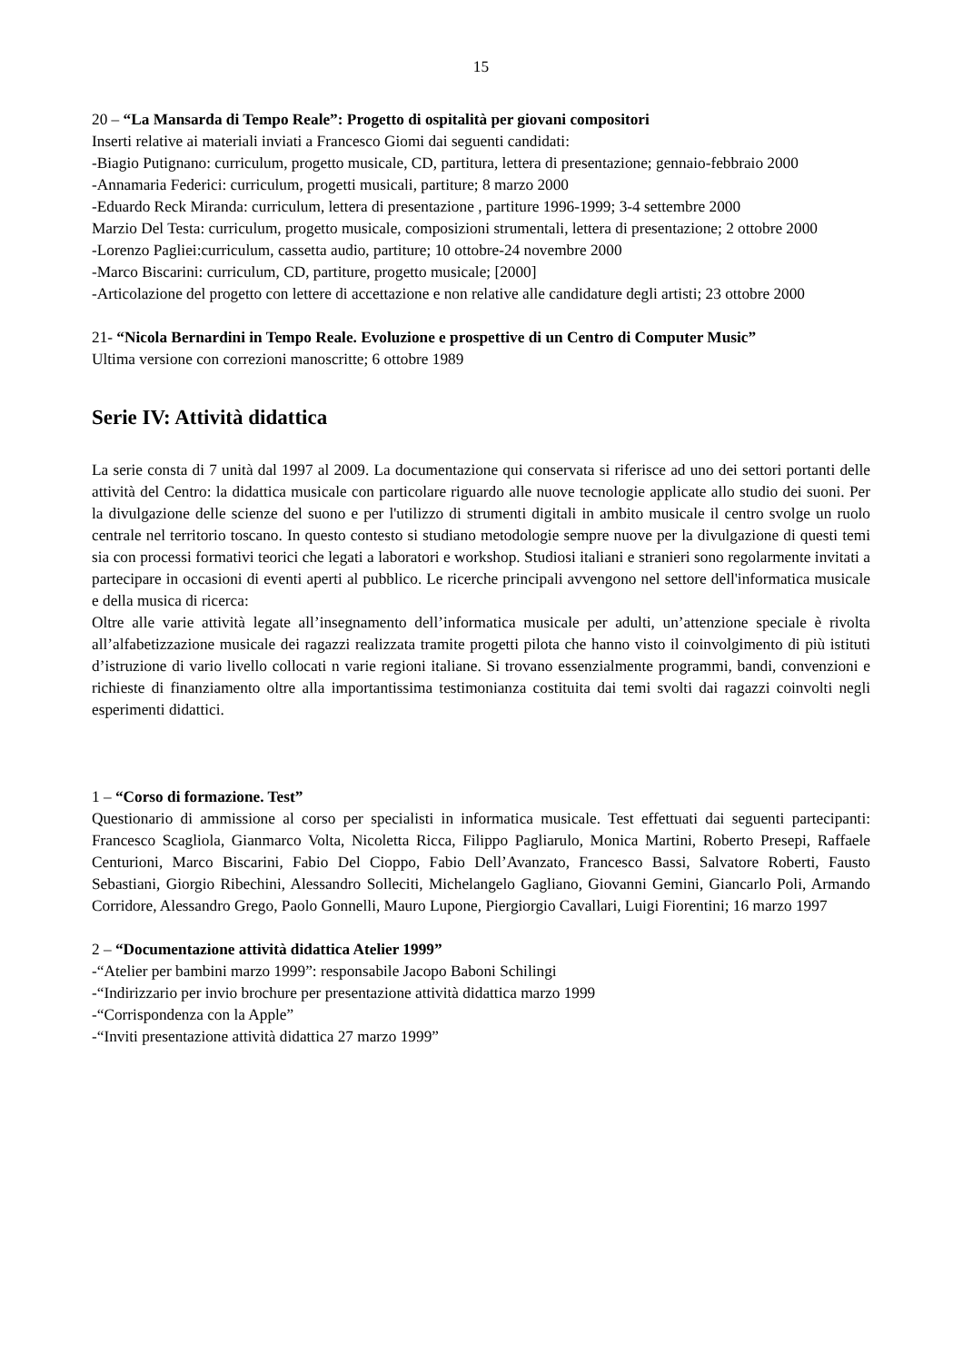15
20 – “La Mansarda di Tempo Reale”: Progetto di ospitalità per giovani compositori
Inserti relative ai materiali inviati a Francesco Giomi dai seguenti candidati:
-Biagio Putignano: curriculum, progetto musicale, CD, partitura, lettera di presentazione; gennaio-febbraio 2000
-Annamaria Federici: curriculum, progetti musicali, partiture; 8 marzo 2000
-Eduardo Reck Miranda: curriculum, lettera di presentazione , partiture 1996-1999; 3-4 settembre 2000
Marzio Del Testa: curriculum, progetto musicale, composizioni strumentali, lettera di presentazione; 2 ottobre 2000
-Lorenzo Pagliei:curriculum, cassetta audio, partiture; 10 ottobre-24 novembre 2000
-Marco Biscarini: curriculum, CD, partiture, progetto musicale; [2000]
-Articolazione del progetto con lettere di accettazione e non relative alle candidature degli artisti; 23 ottobre 2000
21- “Nicola Bernardini in Tempo Reale. Evoluzione e prospettive di un Centro di Computer Music”
Ultima versione con correzioni manoscritte; 6 ottobre 1989
Serie IV: Attività didattica
La serie consta di 7 unità dal 1997 al 2009. La documentazione qui conservata si riferisce ad uno dei settori portanti delle attività del Centro: la didattica musicale con particolare riguardo alle nuove tecnologie applicate allo studio dei suoni. Per la divulgazione delle scienze del suono e per l'utilizzo di strumenti digitali in ambito musicale il centro svolge un ruolo centrale nel territorio toscano. In questo contesto si studiano metodologie sempre nuove per la divulgazione di questi temi sia con processi formativi teorici che legati a laboratori e workshop. Studiosi italiani e stranieri sono regolarmente invitati a partecipare in occasioni di eventi aperti al pubblico. Le ricerche principali avvengono nel settore dell'informatica musicale e della musica di ricerca:
Oltre alle varie attività legate all’insegnamento dell’informatica musicale per adulti, un’attenzione speciale è rivolta all’alfabetizzazione musicale dei ragazzi realizzata tramite progetti pilota che hanno visto il coinvolgimento di più istituti d’istruzione di vario livello collocati n varie regioni italiane. Si trovano essenzialmente programmi, bandi, convenzioni e richieste di finanziamento oltre alla importantissima testimonianza costituita dai temi svolti dai ragazzi coinvolti negli esperimenti didattici.
1 – “Corso di formazione. Test”
Questionario di ammissione al corso per specialisti in informatica musicale. Test effettuati dai seguenti partecipanti: Francesco Scagliola, Gianmarco Volta, Nicoletta Ricca, Filippo Pagliarulo, Monica Martini, Roberto Presepi, Raffaele Centurioni, Marco Biscarini, Fabio Del Cioppo, Fabio Dell’Avanzato, Francesco Bassi, Salvatore Roberti, Fausto Sebastiani, Giorgio Ribechini, Alessandro Solleciti, Michelangelo Gagliano, Giovanni Gemini, Giancarlo Poli, Armando Corridore, Alessandro Grego, Paolo Gonnelli, Mauro Lupone, Piergiorgio Cavallari, Luigi Fiorentini; 16 marzo 1997
2 – “Documentazione attività didattica Atelier 1999”
-“Atelier per bambini marzo 1999”: responsabile Jacopo Baboni Schilingi
-“Indirizzario per invio brochure per presentazione attività didattica marzo 1999
-“Corrispondenza con la Apple”
-“Inviti presentazione attività didattica 27 marzo 1999”